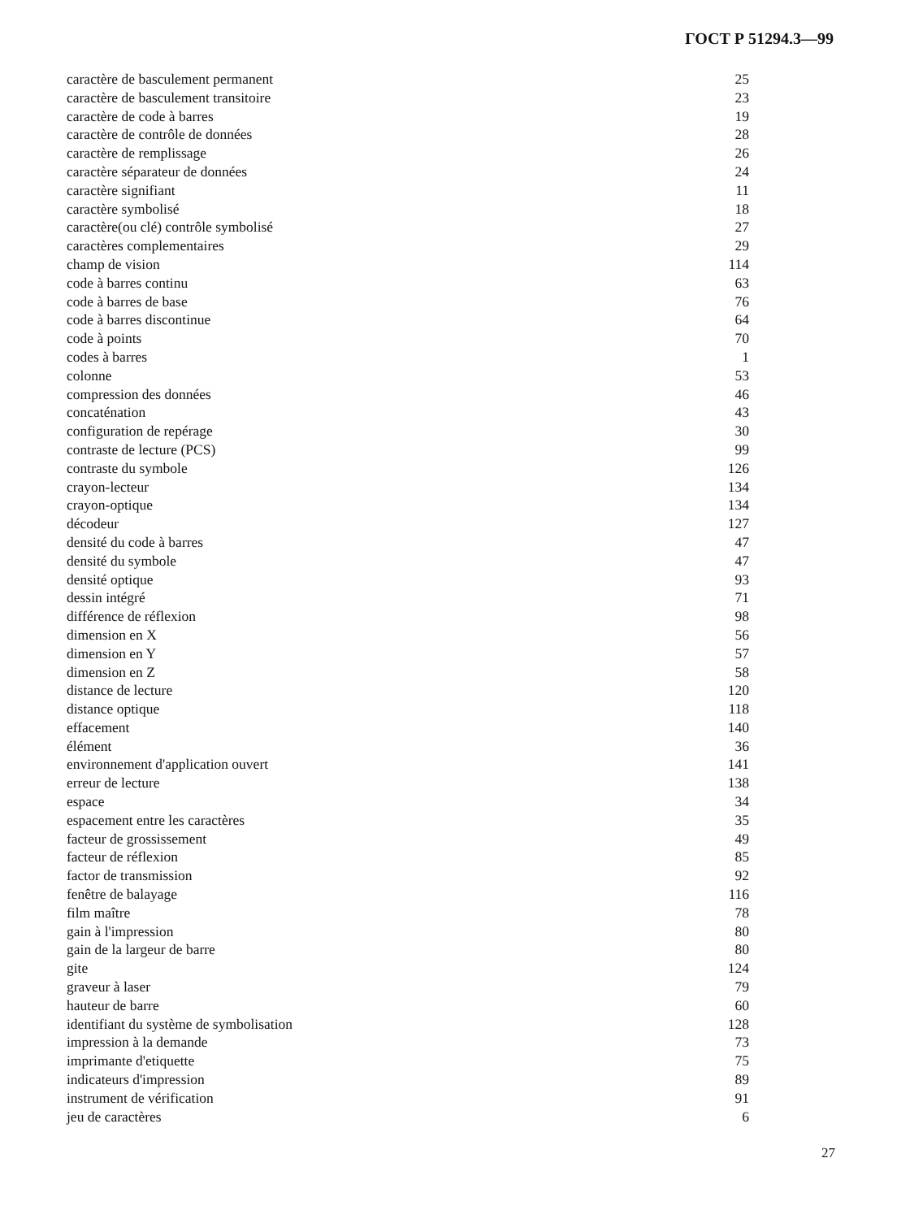ГОСТ Р 51294.3—99
| caractère de basculement permanent | 25 |
| caractère de basculement transitoire | 23 |
| caractère de code à barres | 19 |
| caractère de contrôle de données | 28 |
| caractère de remplissage | 26 |
| caractère séparateur de données | 24 |
| caractère signifiant | 11 |
| caractère symbolisé | 18 |
| caractère(ou clé) contrôle symbolisé | 27 |
| caractères complementaires | 29 |
| champ de vision | 114 |
| code à barres continu | 63 |
| code à barres de base | 76 |
| code à barres discontinue | 64 |
| code à points | 70 |
| codes à barres | 1 |
| colonne | 53 |
| compression des données | 46 |
| concaténation | 43 |
| configuration de repérage | 30 |
| contraste de lecture (PCS) | 99 |
| contraste du symbole | 126 |
| crayon-lecteur | 134 |
| crayon-optique | 134 |
| décodeur | 127 |
| densité du code à barres | 47 |
| densité du symbole | 47 |
| densité optique | 93 |
| dessin intégré | 71 |
| différence de réflexion | 98 |
| dimension en X | 56 |
| dimension en Y | 57 |
| dimension en Z | 58 |
| distance de lecture | 120 |
| distance optique | 118 |
| effacement | 140 |
| élément | 36 |
| environnement d'application ouvert | 141 |
| erreur de lecture | 138 |
| espace | 34 |
| espacement entre les caractères | 35 |
| facteur de grossissement | 49 |
| facteur de réflexion | 85 |
| factor de transmission | 92 |
| fenêtre de balayage | 116 |
| film maître | 78 |
| gain à l'impression | 80 |
| gain de la largeur de barre | 80 |
| gite | 124 |
| graveur à laser | 79 |
| hauteur de barre | 60 |
| identifiant du système de symbolisation | 128 |
| impression à la demande | 73 |
| imprimante d'etiquette | 75 |
| indicateurs d'impression | 89 |
| instrument de vérification | 91 |
| jeu de caractères | 6 |
27